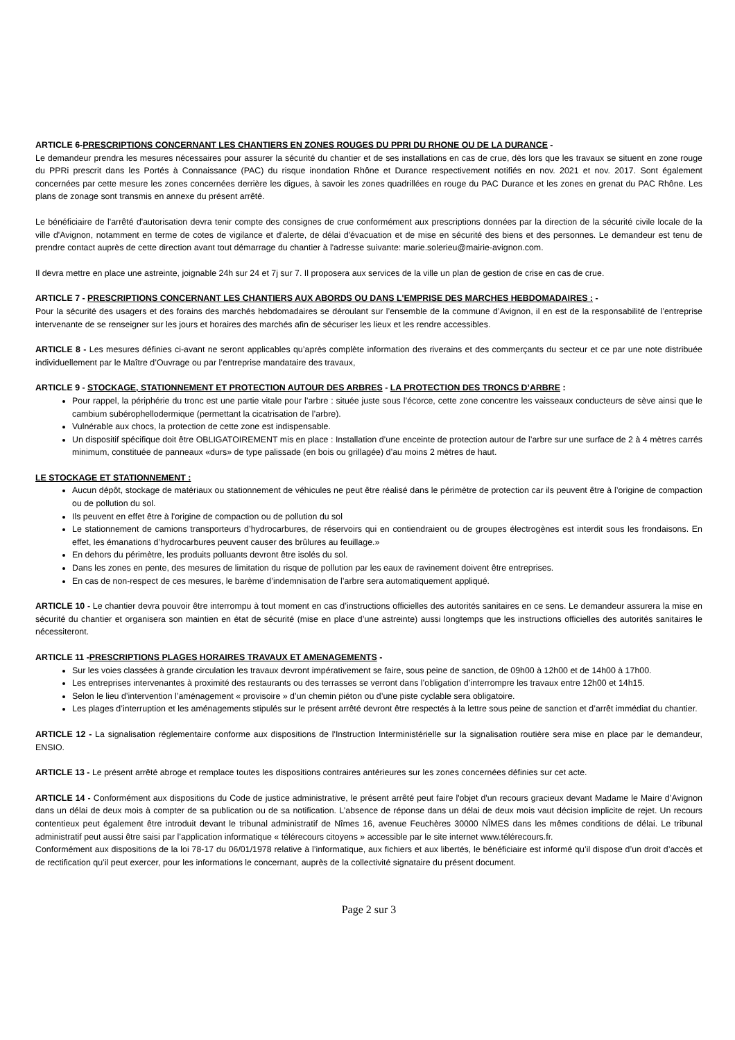ARTICLE 6-PRESCRIPTIONS CONCERNANT LES CHANTIERS EN ZONES ROUGES DU PPRI DU RHONE OU DE LA DURANCE -
Le demandeur prendra les mesures nécessaires pour assurer la sécurité du chantier et de ses installations en cas de crue, dès lors que les travaux se situent en zone rouge du PPRi prescrit dans les Portés à Connaissance (PAC) du risque inondation Rhône et Durance respectivement notifiés en nov. 2021 et nov. 2017. Sont également concernées par cette mesure les zones concernées derrière les digues, à savoir les zones quadrillées en rouge du PAC Durance et les zones en grenat du PAC Rhône. Les plans de zonage sont transmis en annexe du présent arrêté.
Le bénéficiaire de l'arrêté d'autorisation devra tenir compte des consignes de crue conformément aux prescriptions données par la direction de la sécurité civile locale de la ville d'Avignon, notamment en terme de cotes de vigilance et d'alerte, de délai d'évacuation et de mise en sécurité des biens et des personnes. Le demandeur est tenu de prendre contact auprès de cette direction avant tout démarrage du chantier à l'adresse suivante: marie.solerieu@mairie-avignon.com.
Il devra mettre en place une astreinte, joignable 24h sur 24 et 7j sur 7. Il proposera aux services de la ville un plan de gestion de crise en cas de crue.
ARTICLE 7 - PRESCRIPTIONS CONCERNANT LES CHANTIERS AUX ABORDS OU DANS L'EMPRISE DES MARCHES HEBDOMADAIRES : -
Pour la sécurité des usagers et des forains des marchés hebdomadaires se déroulant sur l’ensemble de la commune d’Avignon, il en est de la responsabilité de l’entreprise intervenante de se renseigner sur les jours et horaires des marchés afin de sécuriser les lieux et les rendre accessibles.
ARTICLE 8 - Les mesures définies ci-avant ne seront applicables qu’après complète information des riverains et des commerçants du secteur et ce par une note distribuée individuellement par le Maître d’Ouvrage ou par l’entreprise mandataire des travaux,
ARTICLE 9 - STOCKAGE, STATIONNEMENT ET PROTECTION AUTOUR DES ARBRES - LA PROTECTION DES TRONCS D’ARBRE :
Pour rappel, la périphérie du tronc est une partie vitale pour l’arbre : située juste sous l’écorce, cette zone concentre les vaisseaux conducteurs de sève ainsi que le cambium subérophellodermique (permettant la cicatrisation de l’arbre).
Vulnérable aux chocs, la protection de cette zone est indispensable.
Un dispositif spécifique doit être OBLIGATOIREMENT mis en place : Installation d’une enceinte de protection autour de l’arbre sur une surface de 2 à 4 mètres carrés minimum, constituée de panneaux «durs» de type palissade (en bois ou grillagée) d’au moins 2 mètres de haut.
LE STOCKAGE ET STATIONNEMENT :
Aucun dépôt, stockage de matériaux ou stationnement de véhicules ne peut être réalisé dans le périmètre de protection car ils peuvent être à l’origine de compaction ou de pollution du sol.
Ils peuvent en effet être à l'origine de compaction ou de pollution du sol
Le stationnement de camions transporteurs d’hydrocarbures, de réservoirs qui en contiendraient ou de groupes électrogènes est interdit sous les frondaisons. En effet, les émanations d’hydrocarbures peuvent causer des brûlures au feuillage.»
En dehors du périmètre, les produits polluants devront être isolés du sol.
Dans les zones en pente, des mesures de limitation du risque de pollution par les eaux de ravinement doivent être entreprises.
En cas de non-respect de ces mesures, le barème d’indemnisation de l’arbre sera automatiquement appliqué.
ARTICLE 10 - Le chantier devra pouvoir être interrompu à tout moment en cas d’instructions officielles des autorités sanitaires en ce sens. Le demandeur assurera la mise en sécurité du chantier et organisera son maintien en état de sécurité (mise en place d’une astreinte) aussi longtemps que les instructions officielles des autorités sanitaires le nécessiteront.
ARTICLE 11 -PRESCRIPTIONS PLAGES HORAIRES TRAVAUX ET AMENAGEMENTS -
Sur les voies classées à grande circulation les travaux devront impérativement se faire, sous peine de sanction, de 09h00 à 12h00 et de 14h00 à 17h00.
Les entreprises intervenantes à proximité des restaurants ou des terrasses se verront dans l’obligation d’interrompre les travaux entre 12h00 et 14h15.
Selon le lieu d’intervention l’aménagement « provisoire » d’un chemin piéton ou d’une piste cyclable sera obligatoire.
Les plages d’interruption et les aménagements stipulés sur le présent arrêté devront être respectés à la lettre sous peine de sanction et d’arrêt immédiat du chantier.
ARTICLE 12 - La signalisation réglementaire conforme aux dispositions de l'Instruction Interministérielle sur la signalisation routière sera mise en place par le demandeur, ENSIO.
ARTICLE 13 - Le présent arrêté abroge et remplace toutes les dispositions contraires antérieures sur les zones concernées définies sur cet acte.
ARTICLE 14 - Conformément aux dispositions du Code de justice administrative, le présent arrêté peut faire l'objet d'un recours gracieux devant Madame le Maire d’Avignon dans un délai de deux mois à compter de sa publication ou de sa notification. L’absence de réponse dans un délai de deux mois vaut décision implicite de rejet. Un recours contentieux peut également être introduit devant le tribunal administratif de Nîmes 16, avenue Feuchères 30000 NÎMES dans les mêmes conditions de délai. Le tribunal administratif peut aussi être saisi par l’application informatique « télérecours citoyens » accessible par le site internet www.télérecours.fr.
Conformément aux dispositions de la loi 78-17 du 06/01/1978 relative à l’informatique, aux fichiers et aux libertés, le bénéficiaire est informé qu’il dispose d’un droit d’accès et de rectification qu’il peut exercer, pour les informations le concernant, auprès de la collectivité signataire du présent document.
Page 2 sur 3